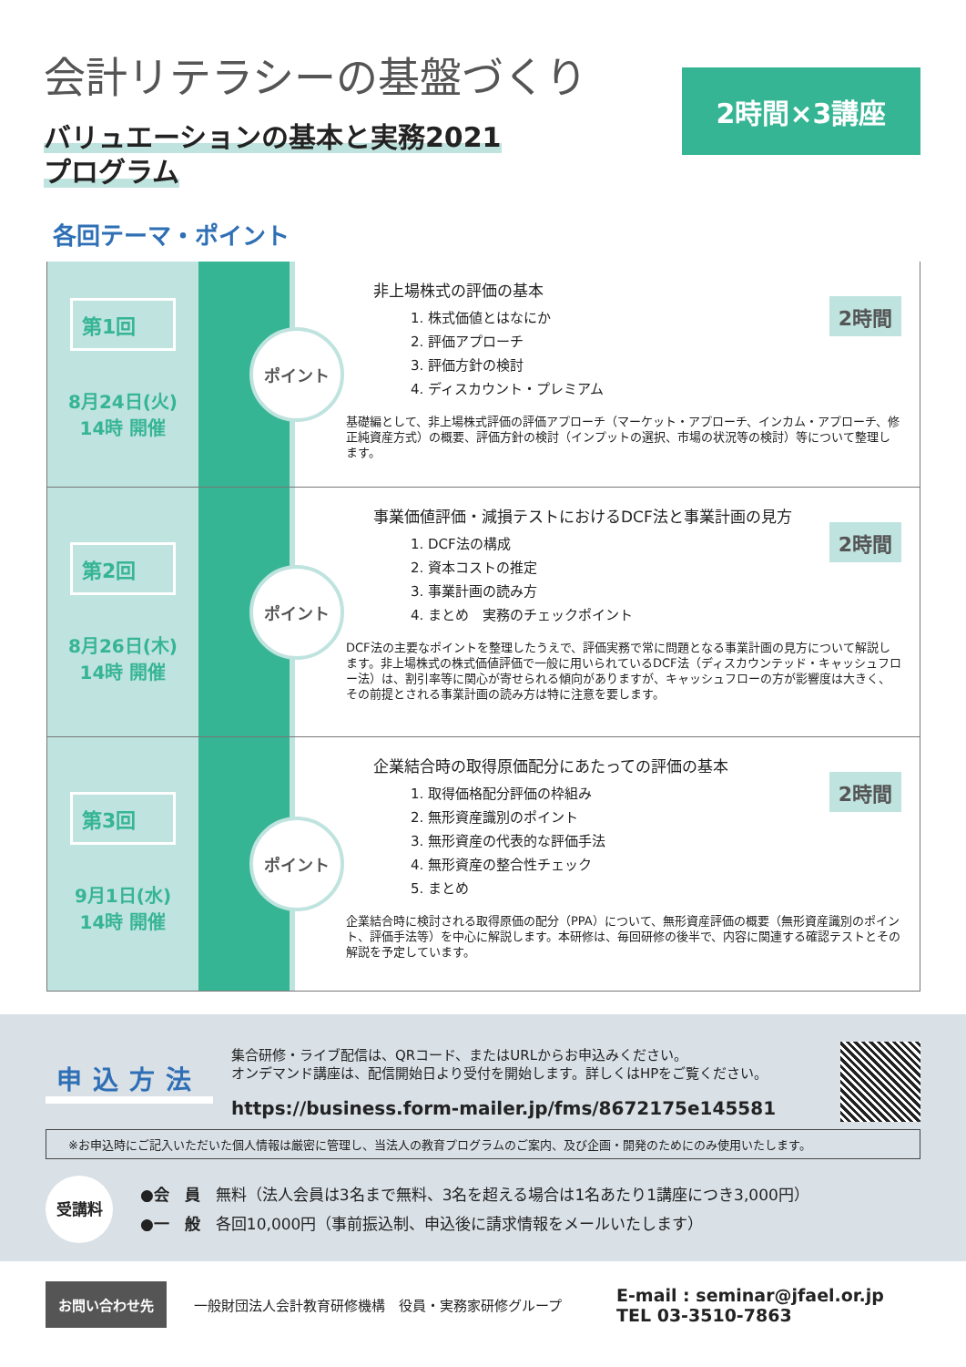会計リテラシーの基盤づくり
バリュエーションの基本と実務2021
プログラム
2時間×3講座
各回テーマ・ポイント
第1回
8月24日(火)
14時 開催
ポイント
2時間
非上場株式の評価の基本
1. 株式価値とはなにか
2. 評価アプローチ
3. 評価方針の検討
4. ディスカウント・プレミアム
基礎編として、非上場株式評価の評価アプローチ（マーケット・アプローチ、インカム・アプローチ、修正純資産方式）の概要、評価方針の検討（インプットの選択、市場の状況等の検討）等について整理します。
第2回
8月26日(木)
14時 開催
ポイント
2時間
事業価値評価・減損テストにおけるDCF法と事業計画の見方
1. DCF法の構成
2. 資本コストの推定
3. 事業計画の読み方
4. まとめ　実務のチェックポイント
DCF法の主要なポイントを整理したうえで、評価実務で常に問題となる事業計画の見方について解説します。非上場株式の株式価値評価で一般に用いられているDCF法（ディスカウンテッド・キャッシュフロー法）は、割引率等に関心が寄せられる傾向がありますが、キャッシュフローの方が影響度は大きく、その前提とされる事業計画の読み方は特に注意を要します。
第3回
9月1日(水)
14時 開催
ポイント
2時間
企業結合時の取得原価配分にあたっての評価の基本
1. 取得価格配分評価の枠組み
2. 無形資産識別のポイント
3. 無形資産の代表的な評価手法
4. 無形資産の整合性チェック
5. まとめ
企業結合時に検討される取得原価の配分（PPA）について、無形資産評価の概要（無形資産識別のポイント、評価手法等）を中心に解説します。本研修は、毎回研修の後半で、内容に関連する確認テストとその解説を予定しています。
申込方法
集合研修・ライブ配信は、QRコード、またはURLからお申込みください。
オンデマンド講座は、配信開始日より受付を開始します。詳しくはHPをご覧ください。
https://business.form-mailer.jp/fms/8672175e145581
※お申込時にご記入いただいた個人情報は厳密に管理し、当法人の教育プログラムのご案内、及び企画・開発のためにのみ使用いたします。
受講料
●会　員　無料（法人会員は3名まで無料、3名を超える場合は1名あたり1講座につき3,000円）
●一　般　各回10,000円（事前振込制、申込後に請求情報をメールいたします）
お問い合わせ先
一般財団法人会計教育研修機構　役員・実務家研修グループ
E-mail : seminar@jfael.or.jp
TEL 03-3510-7863